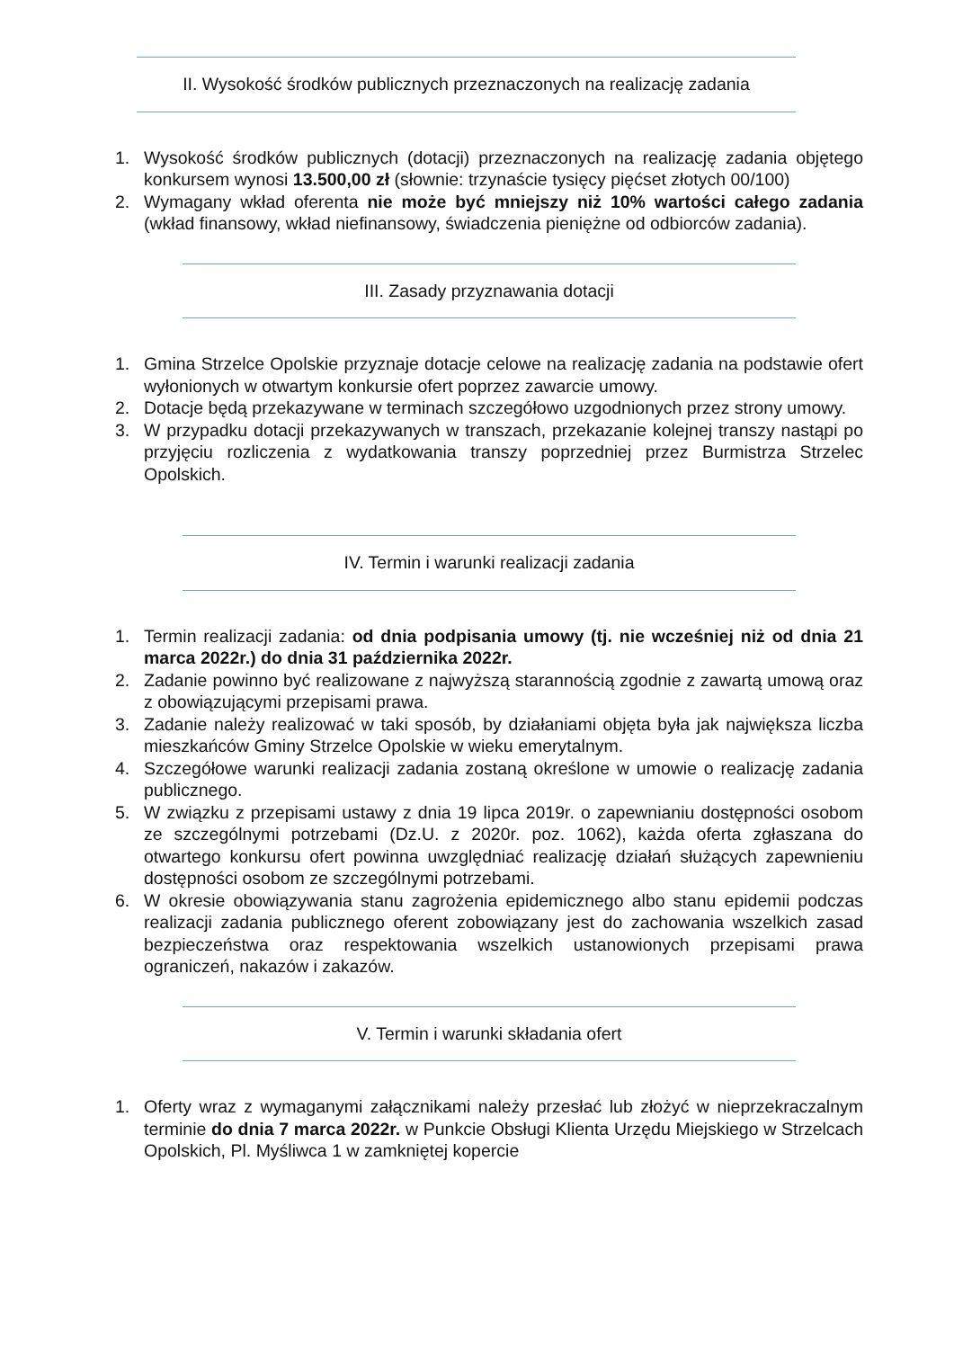II. Wysokość środków publicznych przeznaczonych na realizację zadania
1. Wysokość środków publicznych (dotacji) przeznaczonych na realizację zadania objętego konkursem wynosi 13.500,00 zł (słownie: trzynaście tysięcy pięćset złotych 00/100)
2. Wymagany wkład oferenta nie może być mniejszy niż 10% wartości całego zadania (wkład finansowy, wkład niefinansowy, świadczenia pieniężne od odbiorców zadania).
III. Zasady przyznawania dotacji
1. Gmina Strzelce Opolskie przyznaje dotacje celowe na realizację zadania na podstawie ofert wyłonionych w otwartym konkursie ofert poprzez zawarcie umowy.
2. Dotacje będą przekazywane w terminach szczegółowo uzgodnionych przez strony umowy.
3. W przypadku dotacji przekazywanych w transzach, przekazanie kolejnej transzy nastąpi po przyjęciu rozliczenia z wydatkowania transzy poprzedniej przez Burmistrza Strzelec Opolskich.
IV. Termin i warunki realizacji zadania
1. Termin realizacji zadania: od dnia podpisania umowy (tj. nie wcześniej niż od dnia 21 marca 2022r.) do dnia 31 października 2022r.
2. Zadanie powinno być realizowane z najwyższą starannością zgodnie z zawartą umową oraz z obowiązującymi przepisami prawa.
3. Zadanie należy realizować w taki sposób, by działaniami objęta była jak największa liczba mieszkańców Gminy Strzelce Opolskie w wieku emerytalnym.
4. Szczegółowe warunki realizacji zadania zostaną określone w umowie o realizację zadania publicznego.
5. W związku z przepisami ustawy z dnia 19 lipca 2019r. o zapewnianiu dostępności osobom ze szczególnymi potrzebami (Dz.U. z 2020r. poz. 1062), każda oferta zgłaszana do otwartego konkursu ofert powinna uwzględniać realizację działań służących zapewnieniu dostępności osobom ze szczególnymi potrzebami.
6. W okresie obowiązywania stanu zagrożenia epidemicznego albo stanu epidemii podczas realizacji zadania publicznego oferent zobowiązany jest do zachowania wszelkich zasad bezpieczeństwa oraz respektowania wszelkich ustanowionych przepisami prawa ograniczeń, nakazów i zakazów.
V. Termin i warunki składania ofert
1. Oferty wraz z wymaganymi załącznikami należy przesłać lub złożyć w nieprzekraczalnym terminie do dnia 7 marca 2022r. w Punkcie Obsługi Klienta Urzędu Miejskiego w Strzelcach Opolskich, Pl. Myśliwca 1 w zamkniętej kopercie